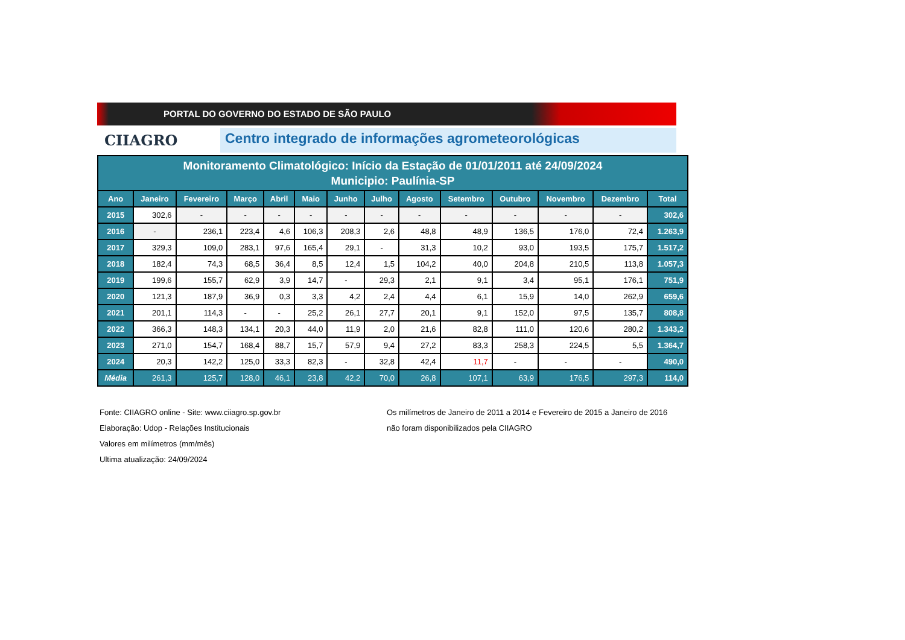PORTAL DO GOVERNO DO ESTADO DE SÃO PAULO
CIIAGRO Centro integrado de informações agrometeorológicas
| Monitoramento Climatológico: Início da Estação de 01/01/2011 até 24/09/2024 Municipio: Paulínia-SP | | | | | | | | | | | | | |
| Ano | Janeiro | Fevereiro | Março | Abril | Maio | Junho | Julho | Agosto | Setembro | Outubro | Novembro | Dezembro | Total |
| 2015 | 302,6 | - | - | - | - | - | - | - | - | - | - | - | 302,6 |
| 2016 | - | 236,1 | 223,4 | 4,6 | 106,3 | 208,3 | 2,6 | 48,8 | 48,9 | 136,5 | 176,0 | 72,4 | 1.263,9 |
| 2017 | 329,3 | 109,0 | 283,1 | 97,6 | 165,4 | 29,1 | - | 31,3 | 10,2 | 93,0 | 193,5 | 175,7 | 1.517,2 |
| 2018 | 182,4 | 74,3 | 68,5 | 36,4 | 8,5 | 12,4 | 1,5 | 104,2 | 40,0 | 204,8 | 210,5 | 113,8 | 1.057,3 |
| 2019 | 199,6 | 155,7 | 62,9 | 3,9 | 14,7 | - | 29,3 | 2,1 | 9,1 | 3,4 | 95,1 | 176,1 | 751,9 |
| 2020 | 121,3 | 187,9 | 36,9 | 0,3 | 3,3 | 4,2 | 2,4 | 4,4 | 6,1 | 15,9 | 14,0 | 262,9 | 659,6 |
| 2021 | 201,1 | 114,3 | - | - | 25,2 | 26,1 | 27,7 | 20,1 | 9,1 | 152,0 | 97,5 | 135,7 | 808,8 |
| 2022 | 366,3 | 148,3 | 134,1 | 20,3 | 44,0 | 11,9 | 2,0 | 21,6 | 82,8 | 111,0 | 120,6 | 280,2 | 1.343,2 |
| 2023 | 271,0 | 154,7 | 168,4 | 88,7 | 15,7 | 57,9 | 9,4 | 27,2 | 83,3 | 258,3 | 224,5 | 5,5 | 1.364,7 |
| 2024 | 20,3 | 142,2 | 125,0 | 33,3 | 82,3 | - | 32,8 | 42,4 | 11,7 | - | - | - | 490,0 |
| Média | 261,3 | 125,7 | 128,0 | 46,1 | 23,8 | 42,2 | 70,0 | 26,8 | 107,1 | 63,9 | 176,5 | 297,3 | 114,0 |
Fonte: CIIAGRO online - Site: www.ciiagro.sp.gov.br
Elaboração: Udop - Relações Institucionais
Valores em milímetros (mm/mês)
Ultima atualização: 24/09/2024
Os milímetros de Janeiro de 2011 a 2014 e Fevereiro de 2015 a Janeiro de 2016
não foram disponibilizados pela CIIAGRO